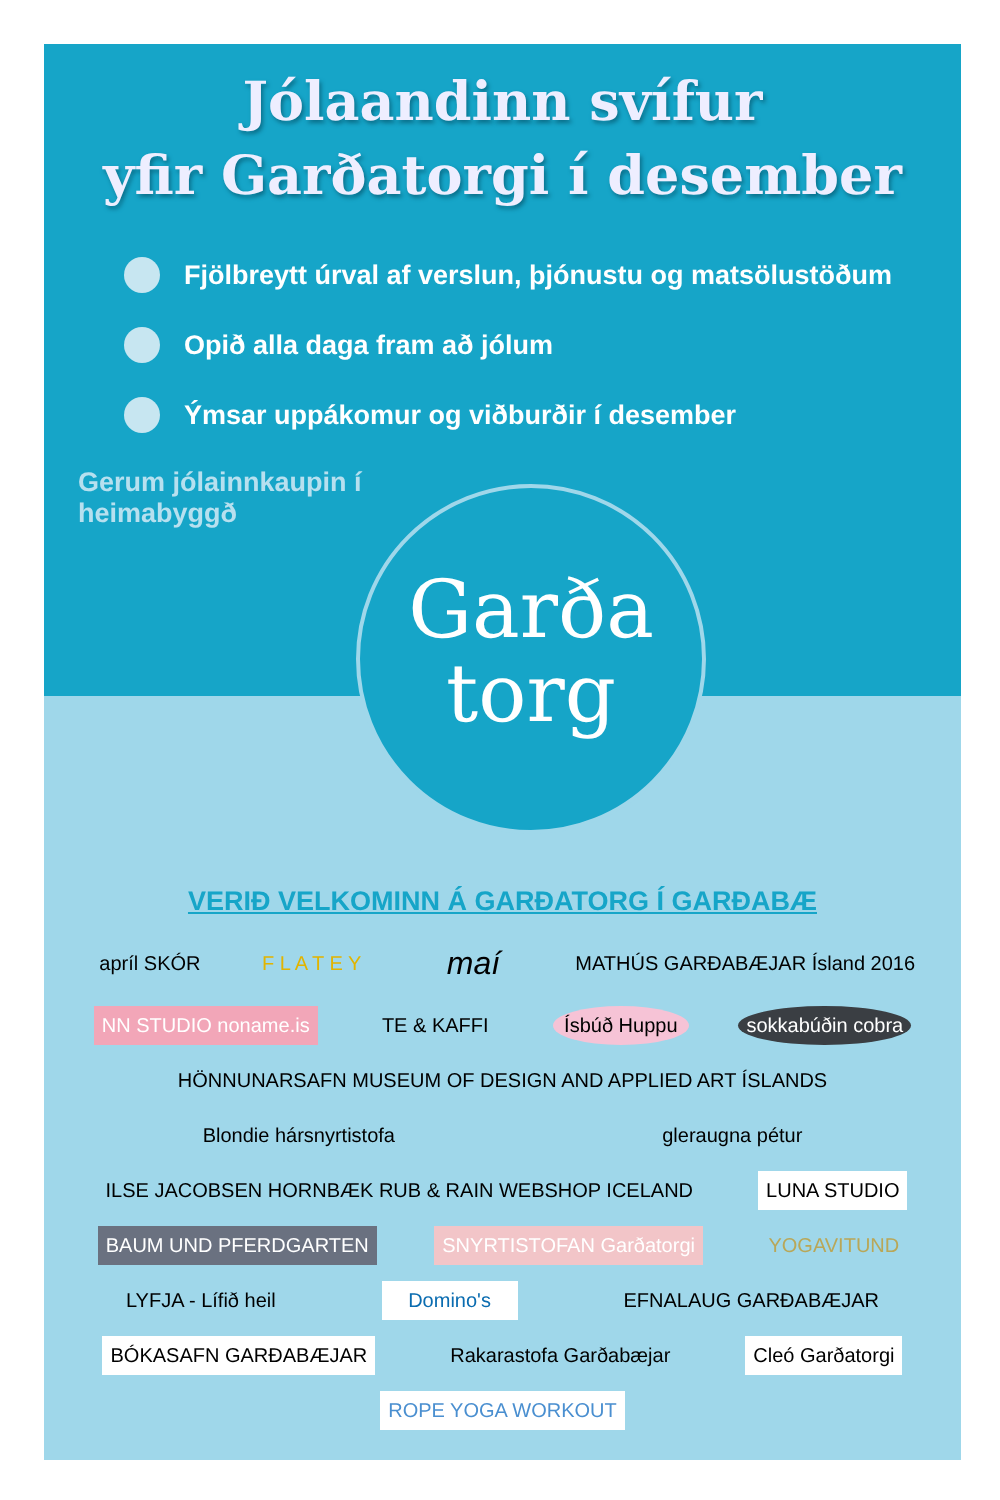Jólaandinn svífur
yfir Garðatorgi í desember
Fjölbreytt úrval af verslun, þjónustu og matsölustöðum
Opið alla daga fram að jólum
Ýmsar uppákomur og viðburðir í desember
Gerum jólainnkaupin í heimabyggð
Garða
torg
VERIÐ VELKOMINN Á GARÐATORG Í GARÐABÆ
apríl SKÓR
F L A T E Y
maí
MATHÚS GARÐABÆJAR Ísland 2016
NN STUDIO noname.is
TE & KAFFI
Ísbúð Huppu
sokkabúðin cobra
HÖNNUNARSAFN MUSEUM OF DESIGN AND APPLIED ART ÍSLANDS
Blondie hársnyrtistofa
gleraugna pétur
ILSE JACOBSEN HORNBÆK RUB & RAIN WEBSHOP ICELAND
LUNA STUDIO
BAUM UND PFERDGARTEN
SNYRTISTOFAN Garðatorgi
YOGAVITUND
LYFJA - Lífið heil
Domino's
EFNALAUG GARÐABÆJAR
BÓKASAFN GARÐABÆJAR
Rakarastofa Garðabæjar
Cleó Garðatorgi
ROPE YOGA WORKOUT